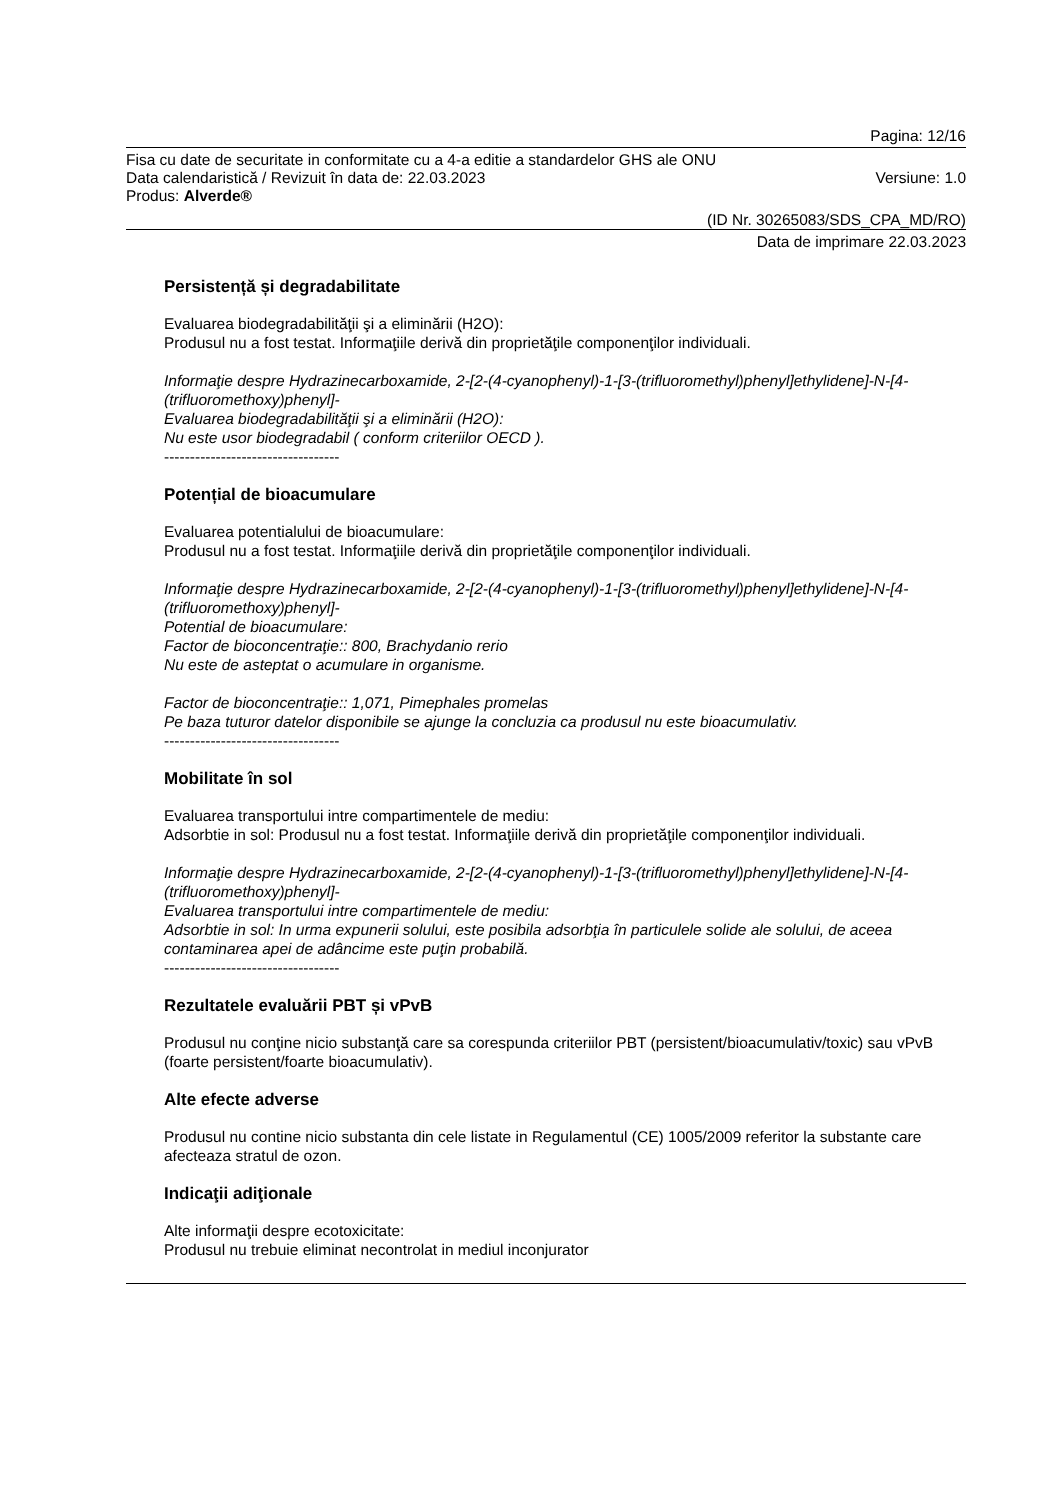Pagina: 12/16
Fisa cu date de securitate in conformitate cu a 4-a editie a standardelor GHS ale ONU
Data calendaristică / Revizuit în data de: 22.03.2023 Versiune: 1.0
Produs: Alverde®
(ID Nr. 30265083/SDS_CPA_MD/RO)
Data de imprimare 22.03.2023
Persistență și degradabilitate
Evaluarea biodegradabilităţii şi a eliminării (H2O):
Produsul nu a fost testat. Informaţiile derivă din proprietăţile componenţilor individuali.
Informaţie despre Hydrazinecarboxamide, 2-[2-(4-cyanophenyl)-1-[3-(trifluoromethyl)phenyl]ethylidene]-N-[4-(trifluoromethoxy)phenyl]-
Evaluarea biodegradabilităţii şi a eliminării (H2O):
Nu este usor biodegradabil ( conform criteriilor OECD ).
----------------------------------
Potențial de bioacumulare
Evaluarea potentialului de bioacumulare:
Produsul nu a fost testat. Informaţiile derivă din proprietăţile componenţilor individuali.
Informaţie despre Hydrazinecarboxamide, 2-[2-(4-cyanophenyl)-1-[3-(trifluoromethyl)phenyl]ethylidene]-N-[4-(trifluoromethoxy)phenyl]-
Potential de bioacumulare:
Factor de bioconcentraţie:: 800, Brachydanio rerio
Nu este de asteptat o acumulare in organisme.
Factor de bioconcentraţie:: 1,071, Pimephales promelas
Pe baza tuturor datelor disponibile se ajunge la concluzia ca produsul nu este bioacumulativ.
----------------------------------
Mobilitate în sol
Evaluarea transportului intre compartimentele de mediu:
Adsorbtie in sol: Produsul nu a fost testat. Informaţiile derivă din proprietăţile componenţilor individuali.
Informaţie despre Hydrazinecarboxamide, 2-[2-(4-cyanophenyl)-1-[3-(trifluoromethyl)phenyl]ethylidene]-N-[4-(trifluoromethoxy)phenyl]-
Evaluarea transportului intre compartimentele de mediu:
Adsorbtie in sol: In urma expunerii solului, este posibila adsorbţia în particulele solide ale solului, de aceea contaminarea apei de adâncime este puţin probabilă.
----------------------------------
Rezultatele evaluării PBT și vPvB
Produsul nu conţine nicio substanţă care sa corespunda criteriilor PBT (persistent/bioacumulativ/toxic) sau vPvB (foarte persistent/foarte bioacumulativ).
Alte efecte adverse
Produsul nu contine nicio substanta din cele listate in Regulamentul (CE) 1005/2009 referitor la substante care afecteaza stratul de ozon.
Indicaţii adiţionale
Alte informaţii despre ecotoxicitate:
Produsul nu trebuie eliminat necontrolat in mediul inconjurator